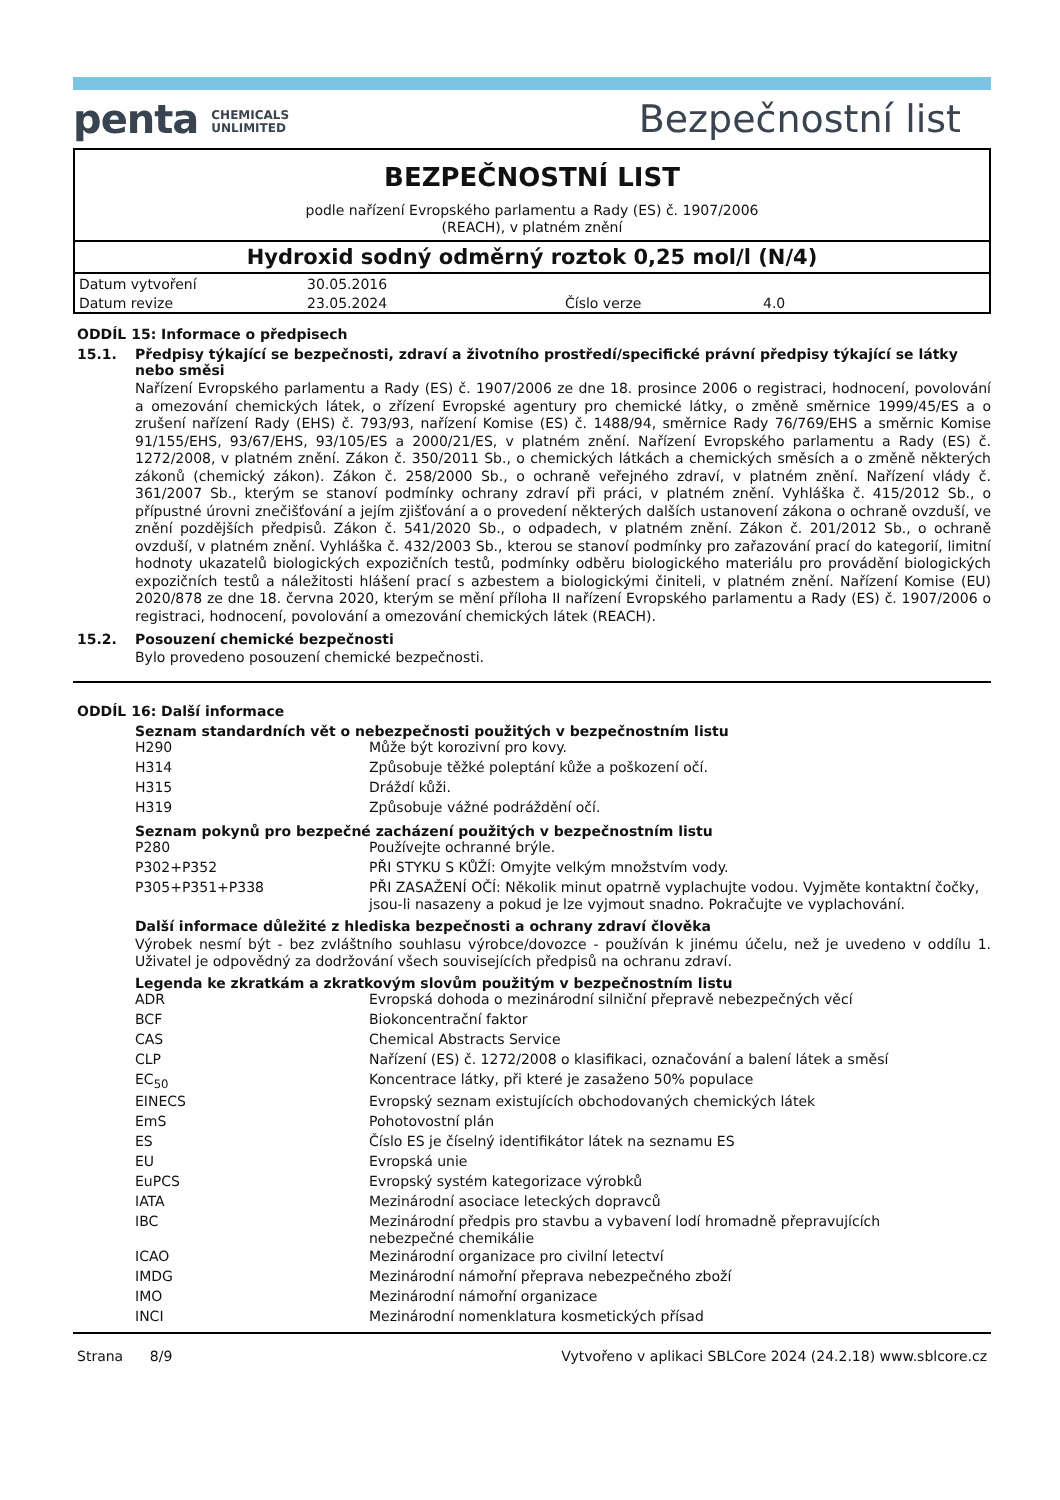penta CHEMICALS
UNLIMITED
Bezpečnostní list
BEZPEČNOSTNÍ LIST
podle nařízení Evropského parlamentu a Rady (ES) č. 1907/2006
(REACH), v platném znění
Hydroxid sodný odměrný roztok 0,25 mol/l (N/4)
| Datum vytvoření | 30.05.2016 | | |
| Datum revize | 23.05.2024 | Číslo verze | 4.0 |
ODDÍL 15: Informace o předpisech
15.1. Předpisy týkající se bezpečnosti, zdraví a životního prostředí/specifické právní předpisy týkající se látky nebo směsi
Nařízení Evropského parlamentu a Rady (ES) č. 1907/2006 ze dne 18. prosince 2006 o registraci, hodnocení, povolování a omezování chemických látek, o zřízení Evropské agentury pro chemické látky, o změně směrnice 1999/45/ES a o zrušení nařízení Rady (EHS) č. 793/93, nařízení Komise (ES) č. 1488/94, směrnice Rady 76/769/EHS a směrnic Komise 91/155/EHS, 93/67/EHS, 93/105/ES a 2000/21/ES, v platném znění. Nařízení Evropského parlamentu a Rady (ES) č. 1272/2008, v platném znění. Zákon č. 350/2011 Sb., o chemických látkách a chemických směsích a o změně některých zákonů (chemický zákon). Zákon č. 258/2000 Sb., o ochraně veřejného zdraví, v platném znění. Nařízení vlády č. 361/2007 Sb., kterým se stanoví podmínky ochrany zdraví při práci, v platném znění. Vyhláška č. 415/2012 Sb., o přípustné úrovni znečišťování a jejím zjišťování a o provedení některých dalších ustanovení zákona o ochraně ovzduší, ve znění pozdějších předpisů. Zákon č. 541/2020 Sb., o odpadech, v platném znění. Zákon č. 201/2012 Sb., o ochraně ovzduší, v platném znění. Vyhláška č. 432/2003 Sb., kterou se stanoví podmínky pro zařazování prací do kategorií, limitní hodnoty ukazatelů biologických expozičních testů, podmínky odběru biologického materiálu pro provádění biologických expozičních testů a náležitosti hlášení prací s azbestem a biologickými činiteli, v platném znění. Nařízení Komise (EU) 2020/878 ze dne 18. června 2020, kterým se mění příloha II nařízení Evropského parlamentu a Rady (ES) č. 1907/2006 o registraci, hodnocení, povolování a omezování chemických látek (REACH).
15.2. Posouzení chemické bezpečnosti
Bylo provedeno posouzení chemické bezpečnosti.
ODDÍL 16: Další informace
Seznam standardních vět o nebezpečnosti použitých v bezpečnostním listu
| H290 | Může být korozivní pro kovy. |
| H314 | Způsobuje těžké poleptání kůže a poškození očí. |
| H315 | Dráždí kůži. |
| H319 | Způsobuje vážné podráždění očí. |
Seznam pokynů pro bezpečné zacházení použitých v bezpečnostním listu
| P280 | Používejte ochranné brýle. |
| P302+P352 | PŘI STYKU S KŮŽÍ: Omyjte velkým množstvím vody. |
| P305+P351+P338 | PŘI ZASAŽENÍ OČÍ: Několik minut opatrně vyplachujte vodou. Vyjměte kontaktní čočky, jsou-li nasazeny a pokud je lze vyjmout snadno. Pokračujte ve vyplachování. |
Další informace důležité z hlediska bezpečnosti a ochrany zdraví člověka
Výrobek nesmí být - bez zvláštního souhlasu výrobce/dovozce - používán k jinému účelu, než je uvedeno v oddílu 1. Uživatel je odpovědný za dodržování všech souvisejících předpisů na ochranu zdraví.
Legenda ke zkratkám a zkratkovým slovům použitým v bezpečnostním listu
| ADR | Evropská dohoda o mezinárodní silniční přepravě nebezpečných věcí |
| BCF | Biokoncentrační faktor |
| CAS | Chemical Abstracts Service |
| CLP | Nařízení (ES) č. 1272/2008 o klasifikaci, označování a balení látek a směsí |
| EC<sub>50</sub> | Koncentrace látky, při které je zasaženo 50% populace |
| EINECS | Evropský seznam existujících obchodovaných chemických látek |
| EmS | Pohotovostní plán |
| ES | Číslo ES je číselný identifikátor látek na seznamu ES |
| EU | Evropská unie |
| EuPCS | Evropský systém kategorizace výrobků |
| IATA | Mezinárodní asociace leteckých dopravců |
| IBC | Mezinárodní předpis pro stavbu a vybavení lodí hromadně přepravujících nebezpečné chemikálie |
| ICAO | Mezinárodní organizace pro civilní letectví |
| IMDG | Mezinárodní námořní přeprava nebezpečného zboží |
| IMO | Mezinárodní námořní organizace |
| INCI | Mezinárodní nomenklatura kosmetických přísad |
Strana 8/9 Vytvořeno v aplikaci SBLCore 2024 (24.2.18) www.sblcore.cz